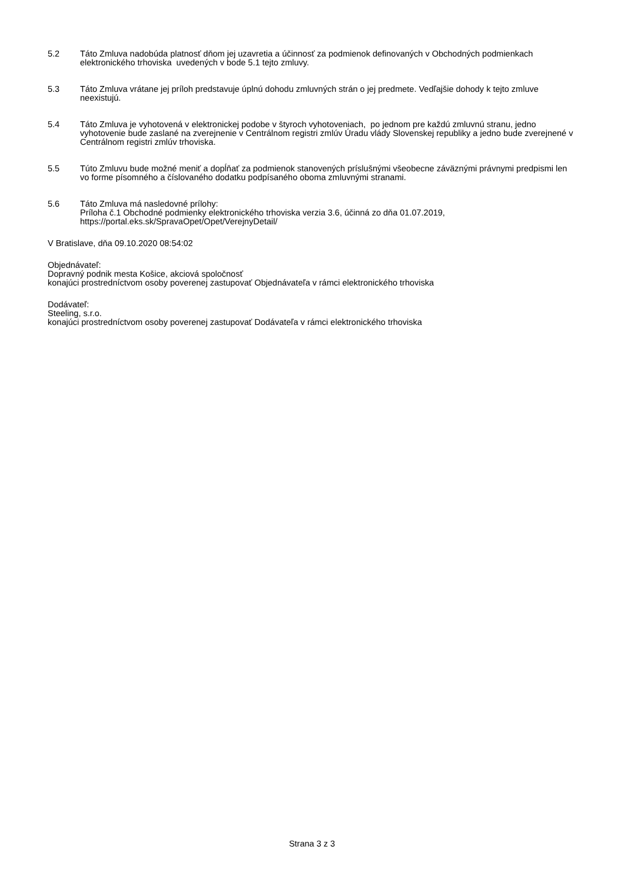5.2 Táto Zmluva nadobúda platnosť dňom jej uzavretia a účinnosť za podmienok definovaných v Obchodných podmienkach elektronického trhoviska uvedených v bode 5.1 tejto zmluvy.
5.3 Táto Zmluva vrátane jej príloh predstavuje úplnú dohodu zmluvných strán o jej predmete. Vedľajšie dohody k tejto zmluve neexistujú.
5.4 Táto Zmluva je vyhotovená v elektronickej podobe v štyroch vyhotoveniach, po jednom pre každú zmluvnú stranu, jedno vyhotovenie bude zaslané na zverejnenie v Centrálnom registri zmlúv Úradu vlády Slovenskej republiky a jedno bude zverejnené v Centrálnom registri zmlúv trhoviska.
5.5 Túto Zmluvu bude možné meniť a dopĺňať za podmienok stanovených príslušnými všeobecne záväznými právnymi predpismi len vo forme písomného a číslovaného dodatku podpísaného oboma zmluvnými stranami.
5.6 Táto Zmluva má nasledovné prílohy:
Príloha č.1 Obchodné podmienky elektronického trhoviska verzia 3.6, účinná zo dňa 01.07.2019, https://portal.eks.sk/SpravaOpet/Opet/VerejnyDetail/
V Bratislave, dňa 09.10.2020 08:54:02
Objednávateľ:
Dopravný podnik mesta Košice, akciová spoločnosť
konajúci prostredníctvom osoby poverenej zastupovať Objednávateľa v rámci elektronického trhoviska
Dodávateľ:
Steeling, s.r.o.
konajúci prostredníctvom osoby poverenej zastupovať Dodávateľa v rámci elektronického trhoviska
Strana 3 z 3